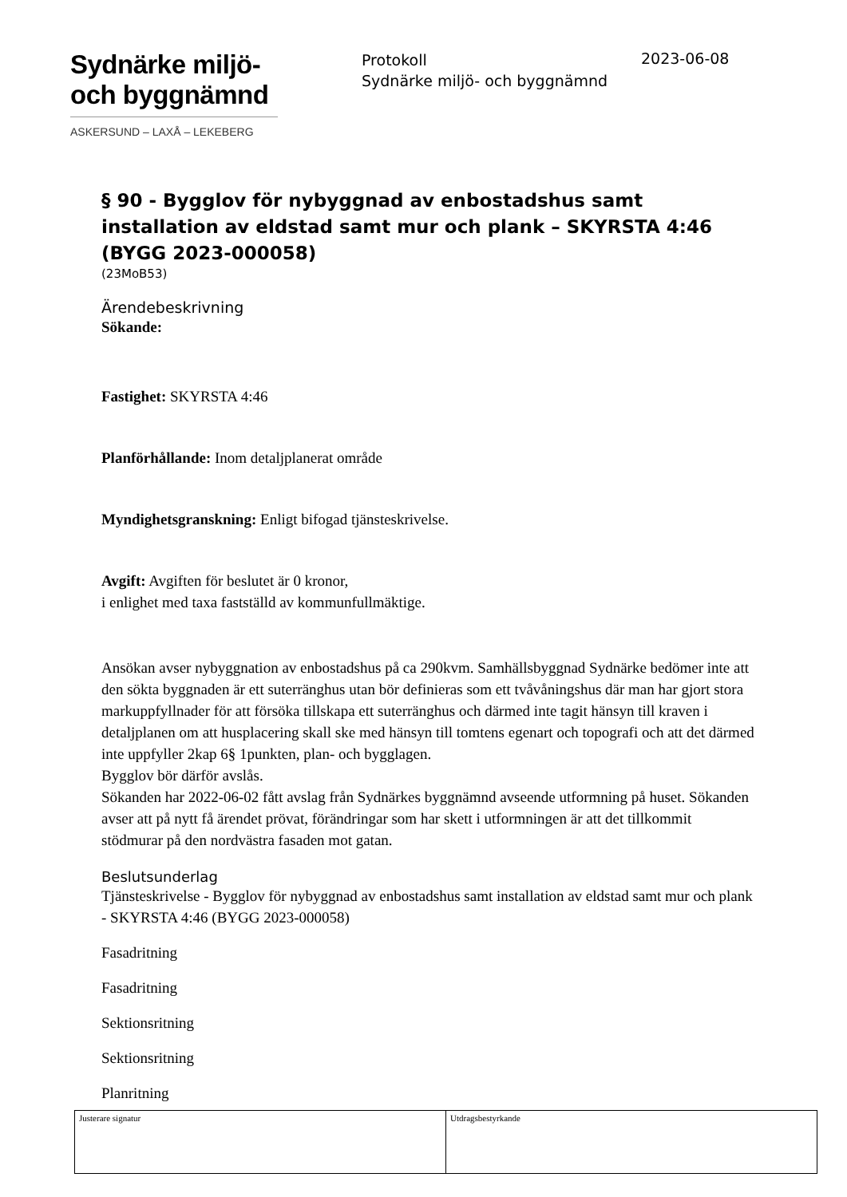Sydnärke miljö-
och byggnämnd
ASKERSUND – LAXÅ – LEKEBERG
Protokoll
Sydnärke miljö- och byggnämnd
2023-06-08
§ 90 - Bygglov för nybyggnad av enbostadshus samt installation av eldstad samt mur och plank – SKYRSTA 4:46 (BYGG 2023-000058)
(23MoB53)
Ärendebeskrivning
Sökande:
Fastighet: SKYRSTA 4:46
Planförhållande: Inom detaljplanerat område
Myndighetsgranskning: Enligt bifogad tjänsteskrivelse.
Avgift: Avgiften för beslutet är 0 kronor,
i enlighet med taxa fastställd av kommunfullmäktige.
Ansökan avser nybyggnation av enbostadshus på ca 290kvm. Samhällsbyggnad Sydnärke bedömer inte att den sökta byggnaden är ett suterränghus utan bör definieras som ett tvåvåningshus där man har gjort stora markuppfyllnader för att försöka tillskapa ett suterränghus och därmed inte tagit hänsyn till kraven i detaljplanen om att husplacering skall ske med hänsyn till tomtens egenart och topografi och att det därmed inte uppfyller 2kap 6§ 1punkten, plan- och bygglagen.
Bygglov bör därför avslås.
Sökanden har 2022-06-02 fått avslag från Sydnärkes byggnämnd avseende utformning på huset. Sökanden avser att på nytt få ärendet prövat, förändringar som har skett i utformningen är att det tillkommit stödmurar på den nordvästra fasaden mot gatan.
Beslutsunderlag
Tjänsteskrivelse - Bygglov för nybyggnad av enbostadshus samt installation av eldstad samt mur och plank - SKYRSTA 4:46 (BYGG 2023-000058)
Fasadritning
Fasadritning
Sektionsritning
Sektionsritning
Planritning
| Justerare signatur | Utdragsbestyrkande |